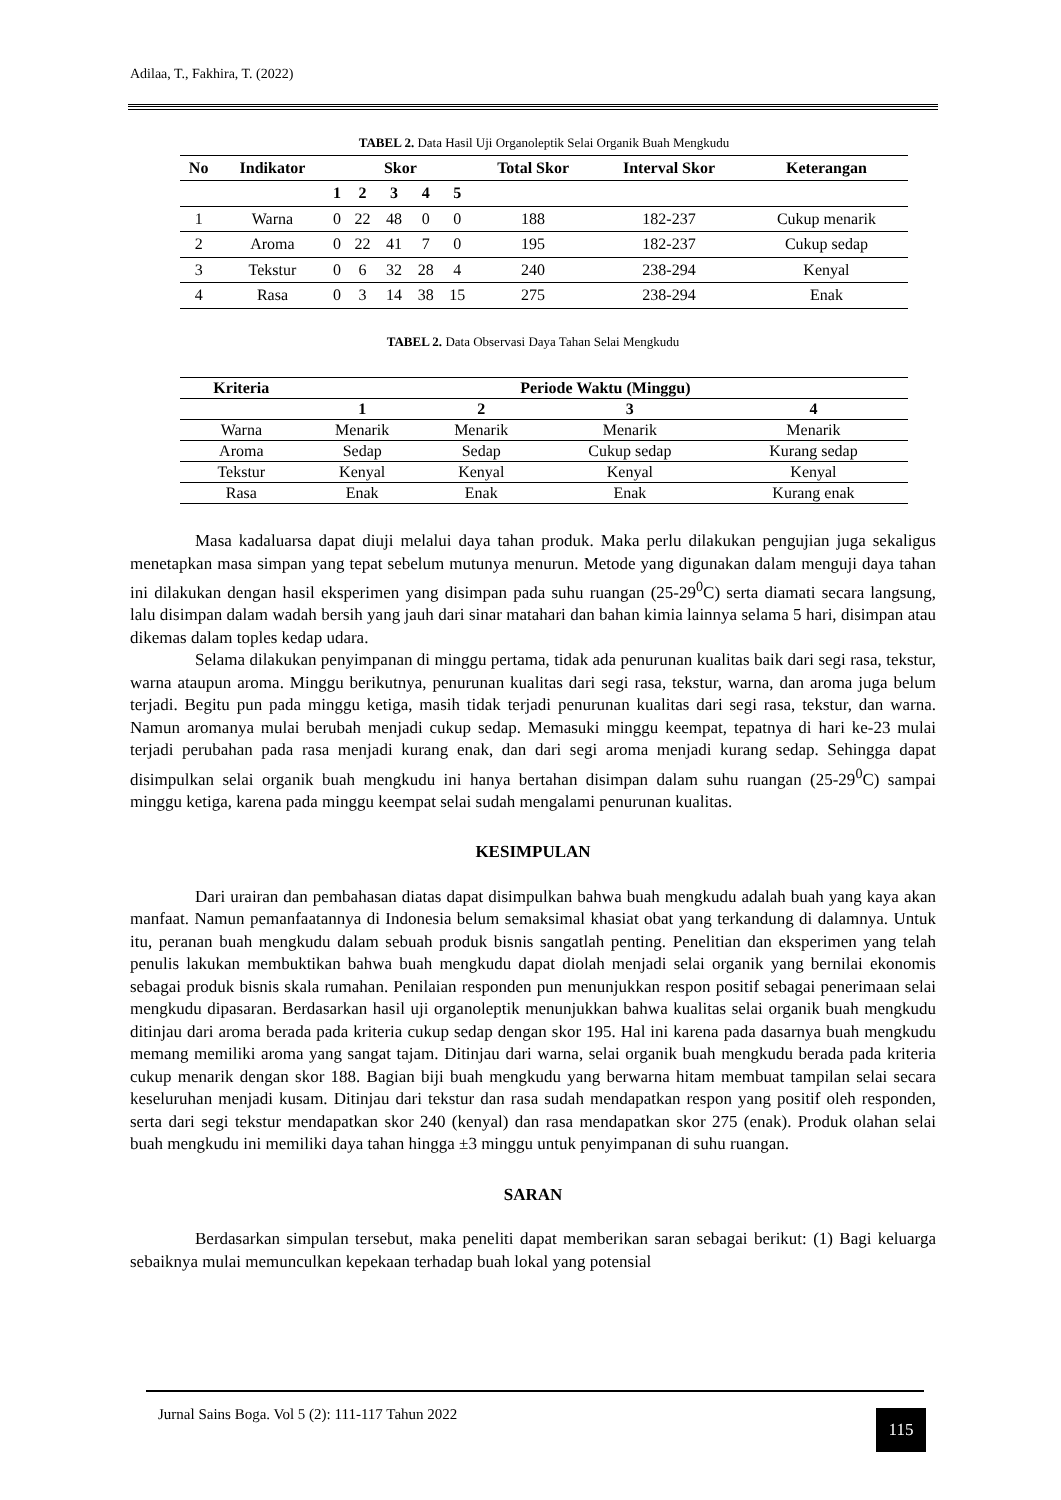Adilaa, T., Fakhira, T. (2022)
TABEL 2. Data Hasil Uji Organoleptik Selai Organik Buah Mengkudu
| No | Indikator | Skor | | | | | Total Skor | Interval Skor | Keterangan |
| --- | --- | --- | --- | --- | --- | --- | --- | --- | --- |
| | | 1 | 2 | 3 | 4 | 5 | | | |
| 1 | Warna | 0 | 22 | 48 | 0 | 0 | 188 | 182-237 | Cukup menarik |
| 2 | Aroma | 0 | 22 | 41 | 7 | 0 | 195 | 182-237 | Cukup sedap |
| 3 | Tekstur | 0 | 6 | 32 | 28 | 4 | 240 | 238-294 | Kenyal |
| 4 | Rasa | 0 | 3 | 14 | 38 | 15 | 275 | 238-294 | Enak |
TABEL 2. Data Observasi Daya Tahan Selai Mengkudu
| Kriteria | Periode Waktu (Minggu) | | | |
| --- | --- | --- | --- | --- |
| | 1 | 2 | 3 | 4 |
| Warna | Menarik | Menarik | Menarik | Menarik |
| Aroma | Sedap | Sedap | Cukup sedap | Kurang sedap |
| Tekstur | Kenyal | Kenyal | Kenyal | Kenyal |
| Rasa | Enak | Enak | Enak | Kurang enak |
Masa kadaluarsa dapat diuji melalui daya tahan produk. Maka perlu dilakukan pengujian juga sekaligus menetapkan masa simpan yang tepat sebelum mutunya menurun. Metode yang digunakan dalam menguji daya tahan ini dilakukan dengan hasil eksperimen yang disimpan pada suhu ruangan (25-29<sup>0</sup>C) serta diamati secara langsung, lalu disimpan dalam wadah bersih yang jauh dari sinar matahari dan bahan kimia lainnya selama 5 hari, disimpan atau dikemas dalam toples kedap udara.
Selama dilakukan penyimpanan di minggu pertama, tidak ada penurunan kualitas baik dari segi rasa, tekstur, warna ataupun aroma. Minggu berikutnya, penurunan kualitas dari segi rasa, tekstur, warna, dan aroma juga belum terjadi. Begitu pun pada minggu ketiga, masih tidak terjadi penurunan kualitas dari segi rasa, tekstur, dan warna. Namun aromanya mulai berubah menjadi cukup sedap. Memasuki minggu keempat, tepatnya di hari ke-23 mulai terjadi perubahan pada rasa menjadi kurang enak, dan dari segi aroma menjadi kurang sedap. Sehingga dapat disimpulkan selai organik buah mengkudu ini hanya bertahan disimpan dalam suhu ruangan (25-29<sup>0</sup>C) sampai minggu ketiga, karena pada minggu keempat selai sudah mengalami penurunan kualitas.
KESIMPULAN
Dari urairan dan pembahasan diatas dapat disimpulkan bahwa buah mengkudu adalah buah yang kaya akan manfaat. Namun pemanfaatannya di Indonesia belum semaksimal khasiat obat yang terkandung di dalamnya. Untuk itu, peranan buah mengkudu dalam sebuah produk bisnis sangatlah penting. Penelitian dan eksperimen yang telah penulis lakukan membuktikan bahwa buah mengkudu dapat diolah menjadi selai organik yang bernilai ekonomis sebagai produk bisnis skala rumahan. Penilaian responden pun menunjukkan respon positif sebagai penerimaan selai mengkudu dipasaran. Berdasarkan hasil uji organoleptik menunjukkan bahwa kualitas selai organik buah mengkudu ditinjau dari aroma berada pada kriteria cukup sedap dengan skor 195. Hal ini karena pada dasarnya buah mengkudu memang memiliki aroma yang sangat tajam. Ditinjau dari warna, selai organik buah mengkudu berada pada kriteria cukup menarik dengan skor 188. Bagian biji buah mengkudu yang berwarna hitam membuat tampilan selai secara keseluruhan menjadi kusam. Ditinjau dari tekstur dan rasa sudah mendapatkan respon yang positif oleh responden, serta dari segi tekstur mendapatkan skor 240 (kenyal) dan rasa mendapatkan skor 275 (enak). Produk olahan selai buah mengkudu ini memiliki daya tahan hingga ±3 minggu untuk penyimpanan di suhu ruangan.
SARAN
Berdasarkan simpulan tersebut, maka peneliti dapat memberikan saran sebagai berikut: (1) Bagi keluarga sebaiknya mulai memunculkan kepekaan terhadap buah lokal yang potensial
Jurnal Sains Boga. Vol 5 (2): 111-117 Tahun 2022
115